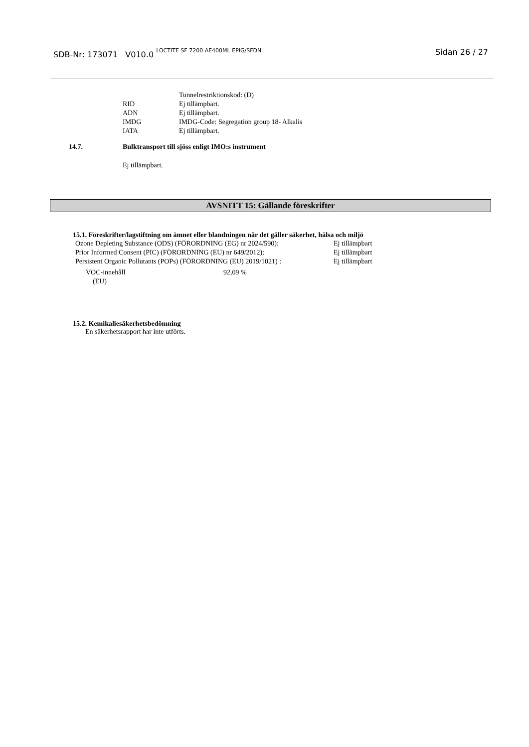SDB-Nr: 173071 V010.0 <sup>LOCTITE SF 7200 AE400ML EPIG/SFDN</sup>
Sidan 26 / 27
Tunnelrestriktionskod: (D)
RID Ej tillämpbart.
ADN Ej tillämpbart.
IMDG IMDG-Code: Segregation group 18- Alkalis
IATA Ej tillämpbart.
14.7. Bulktransport till sjöss enligt IMO:s instrument
Ej tillämpbart.
AVSNITT 15: Gällande föreskrifter
15.1. Föreskrifter/lagstiftning om ämnet eller blandningen när det gäller säkerhet, hälsa och miljö
Ozone Depleting Substance (ODS) (FÖRORDNING (EG) nr 2024/590): Ej tillämpbart
Prior Informed Consent (PIC) (FÖRORDNING (EU) nr 649/2012): Ej tillämpbart
Persistent Organic Pollutants (POPs) (FÖRORDNING (EU) 2019/1021) : Ej tillämpbart
VOC-innehåll
(EU) 92,09 %
15.2. Kemikaliesäkerhetsbedömning
En säkerhetsrapport har inte utförts.